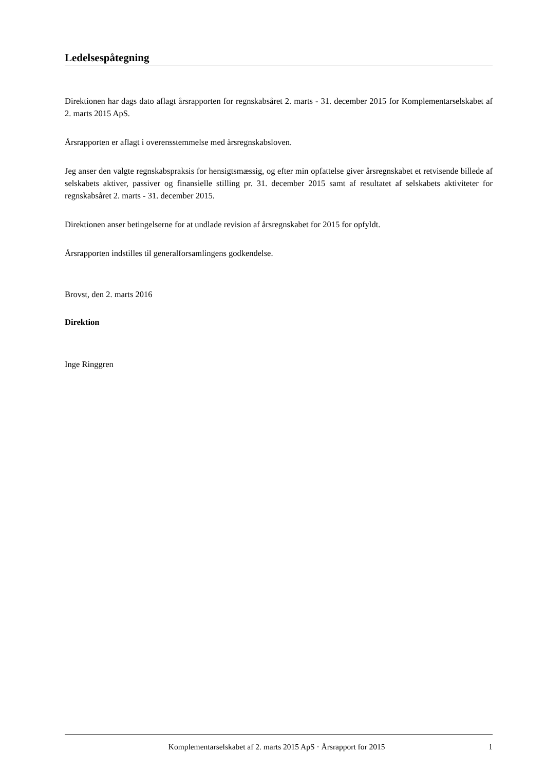Ledelsespåtegning
Direktionen har dags dato aflagt årsrapporten for regnskabsåret 2. marts - 31. december 2015 for Komplementarselskabet af 2. marts 2015 ApS.
Årsrapporten er aflagt i overensstemmelse med årsregnskabsloven.
Jeg anser den valgte regnskabspraksis for hensigtsmæssig, og efter min opfattelse giver årsregnskabet et retvisende billede af selskabets aktiver, passiver og finansielle stilling pr. 31. december 2015 samt af resultatet af selskabets aktiviteter for regnskabsåret 2. marts - 31. december 2015.
Direktionen anser betingelserne for at undlade revision af årsregnskabet for 2015 for opfyldt.
Årsrapporten indstilles til generalforsamlingens godkendelse.
Brovst, den 2. marts 2016
Direktion
Inge Ringgren
Komplementarselskabet af 2. marts 2015 ApS · Årsrapport for 2015 1